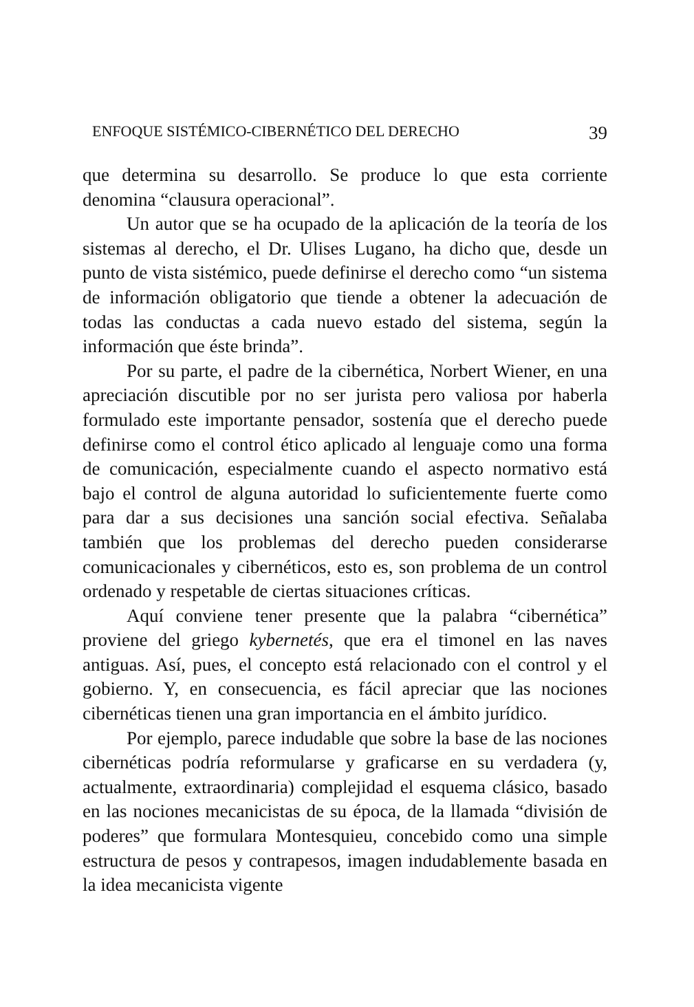ENFOQUE SISTÉMICO-CIBERNÉTICO DEL DERECHO 39
que determina su desarrollo. Se produce lo que esta corriente denomina “clausura operacional”.
Un autor que se ha ocupado de la aplicación de la teoría de los sistemas al derecho, el Dr. Ulises Lugano, ha dicho que, desde un punto de vista sistémico, puede definirse el derecho como “un sistema de información obligatorio que tiende a obtener la adecuación de todas las conductas a cada nuevo estado del sistema, según la información que éste brinda”.
Por su parte, el padre de la cibernética, Norbert Wiener, en una apreciación discutible por no ser jurista pero valiosa por haberla formulado este importante pensador, sostenía que el derecho puede definirse como el control ético aplicado al lenguaje como una forma de comunicación, especialmente cuando el aspecto normativo está bajo el control de alguna autoridad lo suficientemente fuerte como para dar a sus decisiones una sanción social efectiva. Señalaba también que los problemas del derecho pueden considerarse comunicacionales y cibernéticos, esto es, son problema de un control ordenado y respetable de ciertas situaciones críticas.
Aquí conviene tener presente que la palabra “cibernética” proviene del griego kybernetés, que era el timonel en las naves antiguas. Así, pues, el concepto está relacionado con el control y el gobierno. Y, en consecuencia, es fácil apreciar que las nociones cibernéticas tienen una gran importancia en el ámbito jurídico.
Por ejemplo, parece indudable que sobre la base de las nociones cibernéticas podría reformularse y graficarse en su verdadera (y, actualmente, extraordinaria) complejidad el esquema clásico, basado en las nociones mecanicistas de su época, de la llamada “división de poderes” que formulara Montesquieu, concebido como una simple estructura de pesos y contrapesos, imagen indudablemente basada en la idea mecanicista vigente